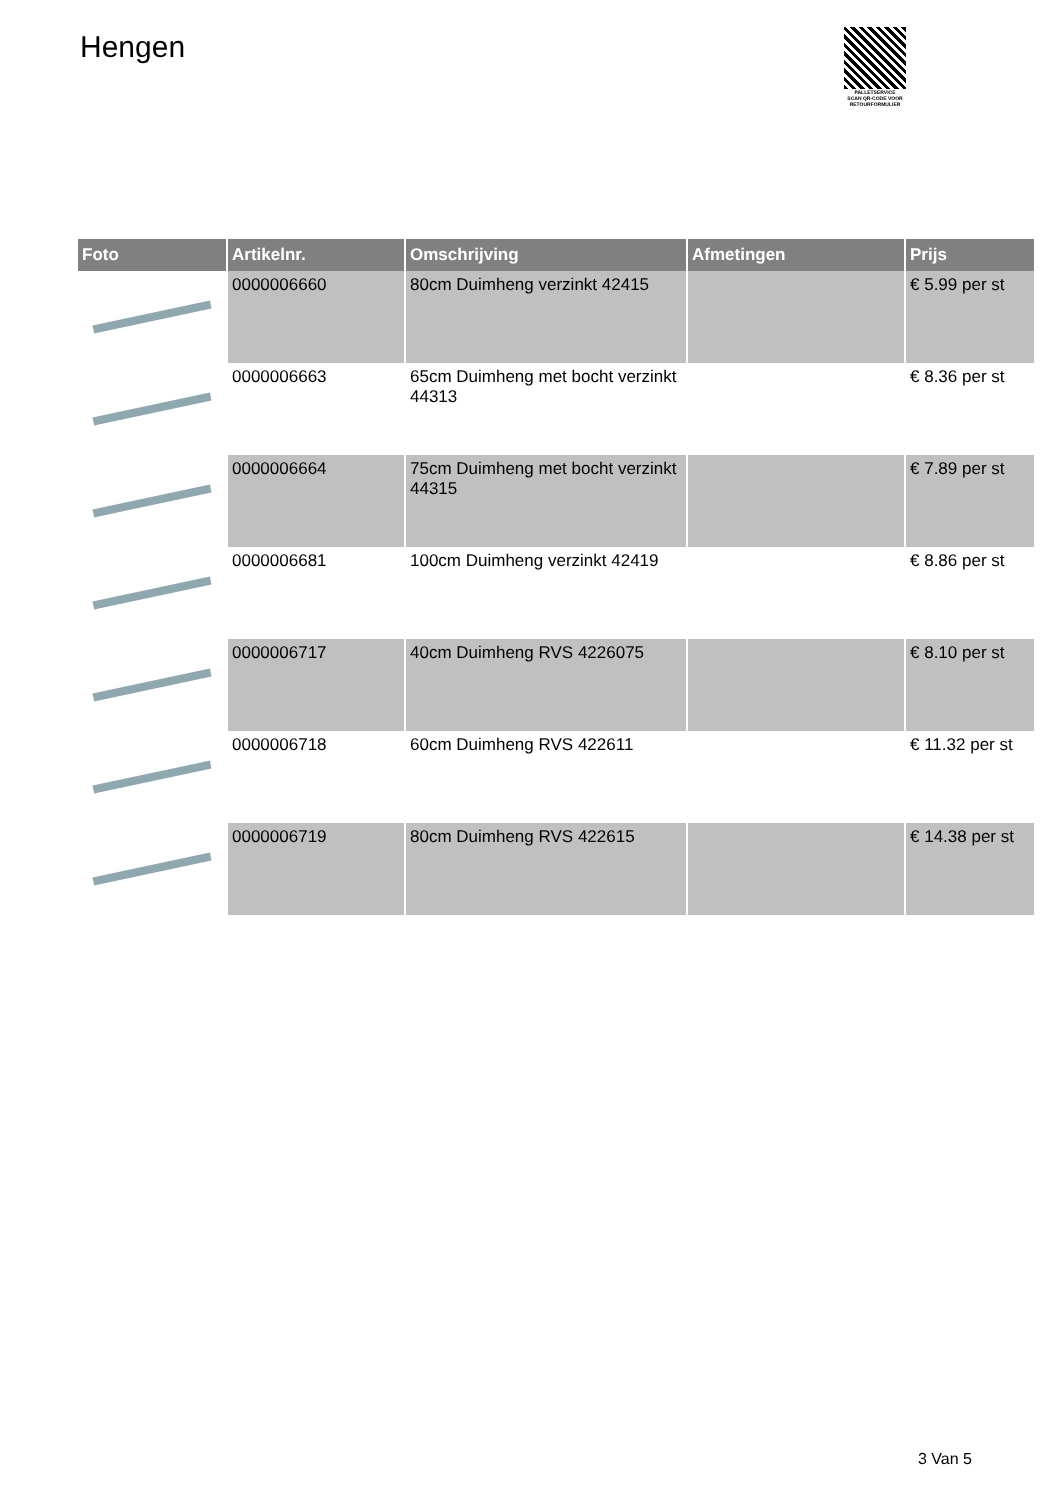Hengen
PALLETSERVICE
SCAN QR-CODE VOOR RETOURFORMULIER
| Foto | Artikelnr. | Omschrijving | Afmetingen | Prijs |
| --- | --- | --- | --- | --- |
| | 0000006660 | 80cm Duimheng verzinkt 42415 | | € 5.99 per st |
| | 0000006663 | 65cm Duimheng met bocht verzinkt 44313 | | € 8.36 per st |
| | 0000006664 | 75cm Duimheng met bocht verzinkt 44315 | | € 7.89 per st |
| | 0000006681 | 100cm Duimheng verzinkt 42419 | | € 8.86 per st |
| | 0000006717 | 40cm Duimheng RVS 4226075 | | € 8.10 per st |
| | 0000006718 | 60cm Duimheng RVS 422611 | | € 11.32 per st |
| | 0000006719 | 80cm Duimheng RVS 422615 | | € 14.38 per st |
3 Van 5